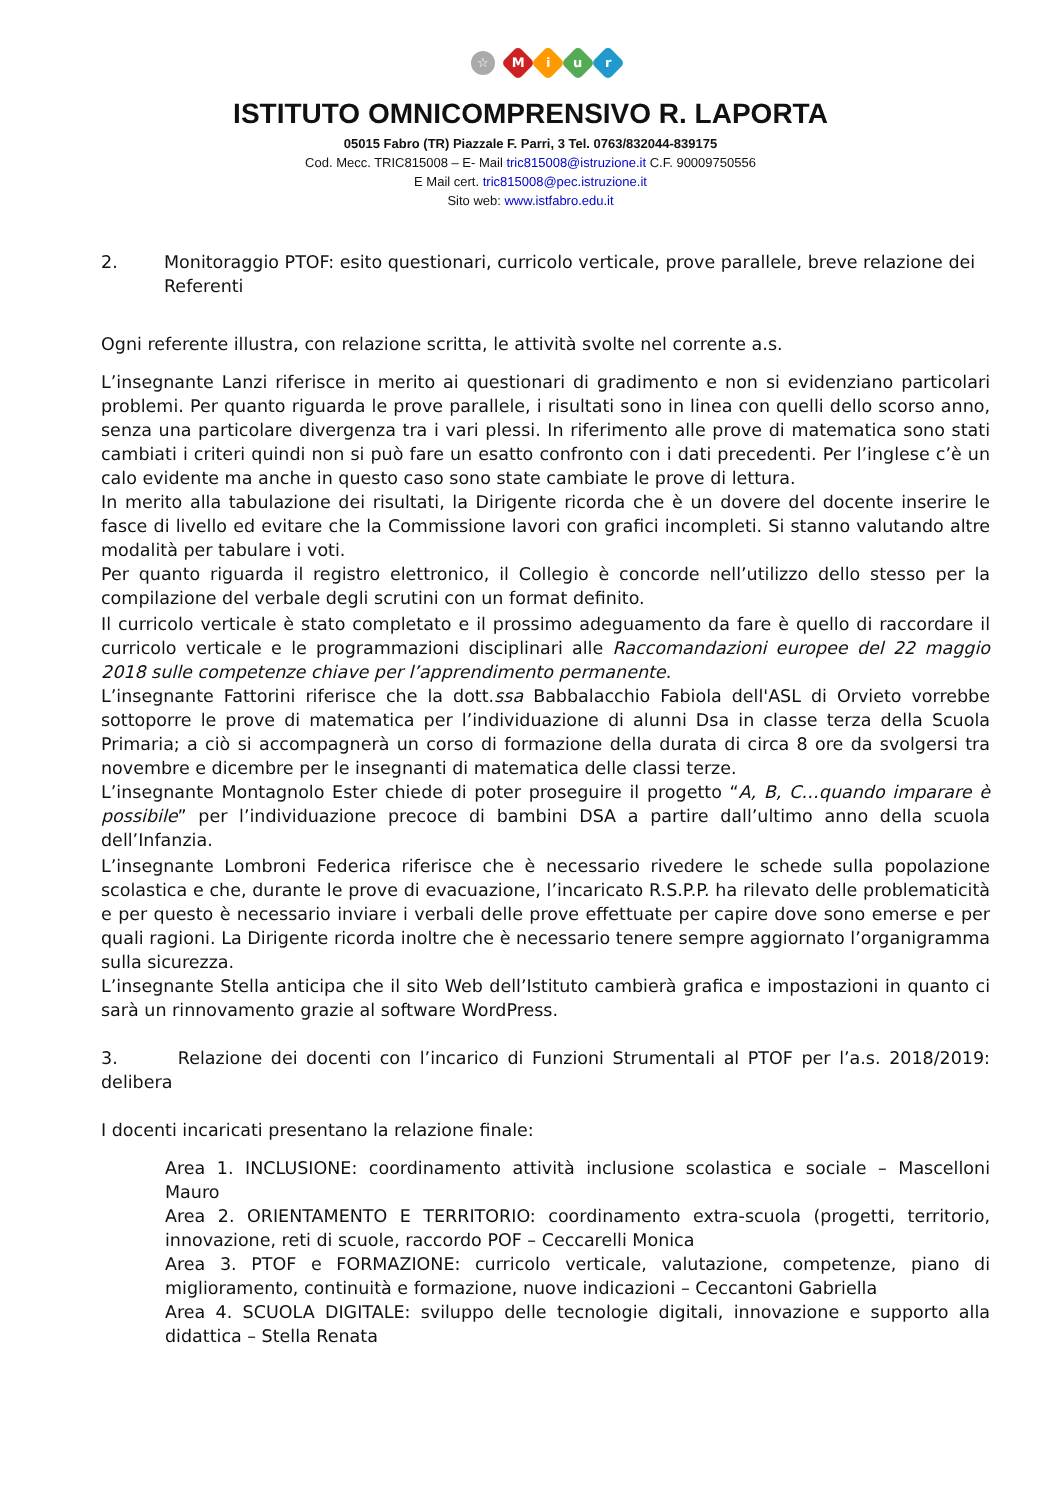☆ Miur
ISTITUTO OMNICOMPRENSIVO R. LAPORTA
05015 Fabro (TR) Piazzale F. Parri, 3 Tel. 0763/832044-839175
Cod. Mecc. TRIC815008 – E- Mail tric815008@istruzione.it C.F. 90009750556
E Mail cert. tric815008@pec.istruzione.it
Sito web: www.istfabro.edu.it
2. Monitoraggio PTOF: esito questionari, curricolo verticale, prove parallele, breve relazione dei Referenti
Ogni referente illustra, con relazione scritta, le attività svolte nel corrente a.s.
L’insegnante Lanzi riferisce in merito ai questionari di gradimento e non si evidenziano particolari problemi. Per quanto riguarda le prove parallele, i risultati sono in linea con quelli dello scorso anno, senza una particolare divergenza tra i vari plessi. In riferimento alle prove di matematica sono stati cambiati i criteri quindi non si può fare un esatto confronto con i dati precedenti. Per l’inglese c’è un calo evidente ma anche in questo caso sono state cambiate le prove di lettura.
In merito alla tabulazione dei risultati, la Dirigente ricorda che è un dovere del docente inserire le fasce di livello ed evitare che la Commissione lavori con grafici incompleti. Si stanno valutando altre modalità per tabulare i voti.
Per quanto riguarda il registro elettronico, il Collegio è concorde nell’utilizzo dello stesso per la compilazione del verbale degli scrutini con un format definito.
Il curricolo verticale è stato completato e il prossimo adeguamento da fare è quello di raccordare il curricolo verticale e le programmazioni disciplinari alle Raccomandazioni europee del 22 maggio 2018 sulle competenze chiave per l’apprendimento permanente.
L’insegnante Fattorini riferisce che la dott.ssa Babbalacchio Fabiola dell'ASL di Orvieto vorrebbe sottoporre le prove di matematica per l’individuazione di alunni Dsa in classe terza della Scuola Primaria; a ciò si accompagnerà un corso di formazione della durata di circa 8 ore da svolgersi tra novembre e dicembre per le insegnanti di matematica delle classi terze.
L’insegnante Montagnolo Ester chiede di poter proseguire il progetto “A, B, C…quando imparare è possibile” per l’individuazione precoce di bambini DSA a partire dall’ultimo anno della scuola dell’Infanzia.
L’insegnante Lombroni Federica riferisce che è necessario rivedere le schede sulla popolazione scolastica e che, durante le prove di evacuazione, l’incaricato R.S.P.P. ha rilevato delle problematicità e per questo è necessario inviare i verbali delle prove effettuate per capire dove sono emerse e per quali ragioni. La Dirigente ricorda inoltre che è necessario tenere sempre aggiornato l’organigramma sulla sicurezza.
L’insegnante Stella anticipa che il sito Web dell’Istituto cambierà grafica e impostazioni in quanto ci sarà un rinnovamento grazie al software WordPress.
3. Relazione dei docenti con l’incarico di Funzioni Strumentali al PTOF per l’a.s. 2018/2019: delibera
I docenti incaricati presentano la relazione finale:
Area 1. INCLUSIONE: coordinamento attività inclusione scolastica e sociale – Mascelloni Mauro
Area 2. ORIENTAMENTO E TERRITORIO: coordinamento extra-scuola (progetti, territorio, innovazione, reti di scuole, raccordo POF – Ceccarelli Monica
Area 3. PTOF e FORMAZIONE: curricolo verticale, valutazione, competenze, piano di miglioramento, continuità e formazione, nuove indicazioni – Ceccantoni Gabriella
Area 4. SCUOLA DIGITALE: sviluppo delle tecnologie digitali, innovazione e supporto alla didattica – Stella Renata